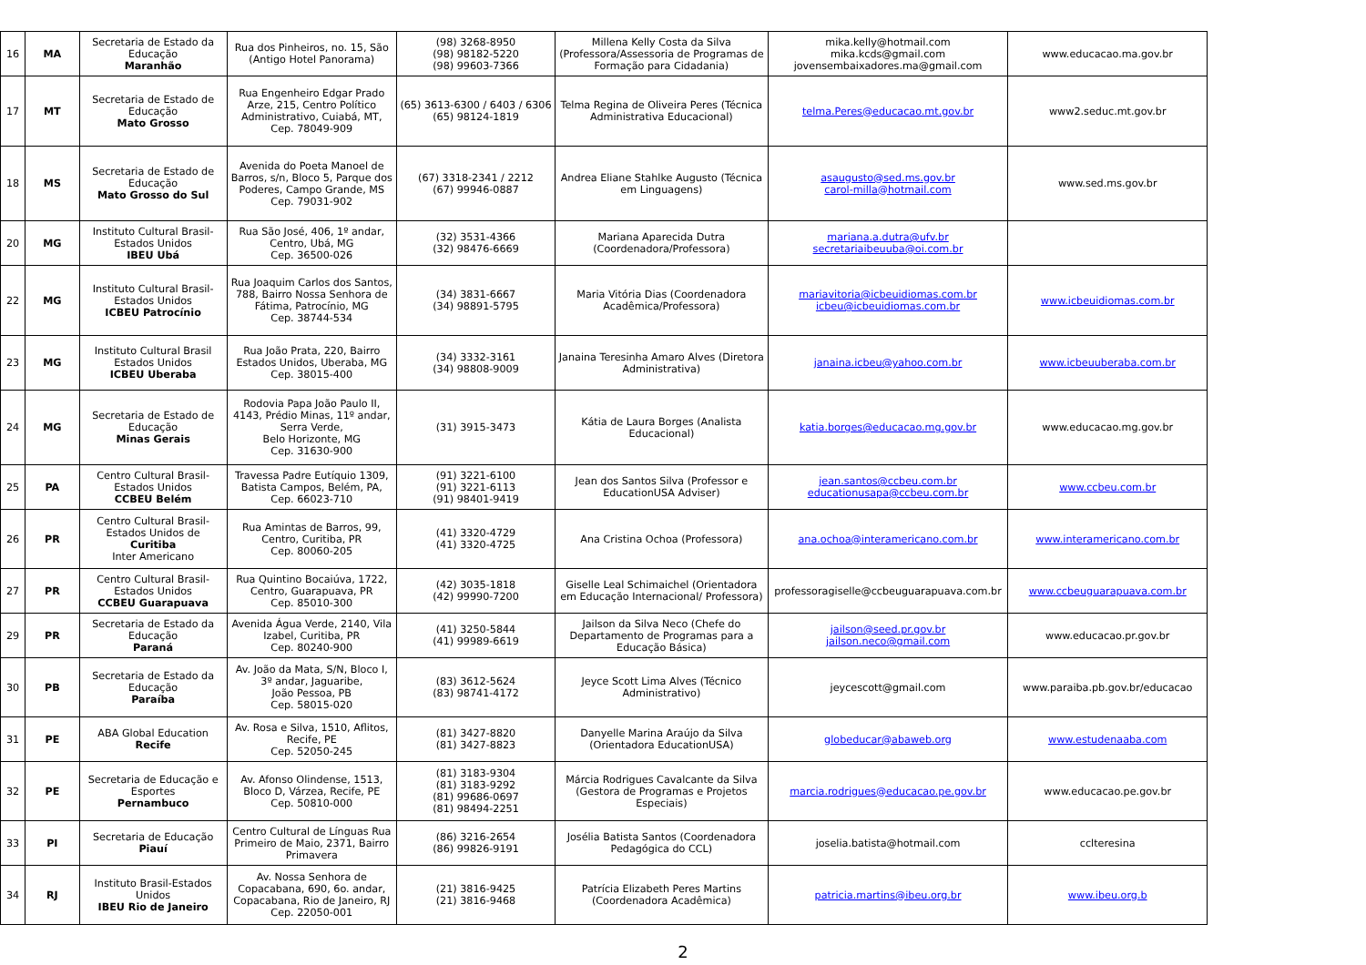| 16 | MA | Secretaria de Estado da Educação Maranhão | Rua dos Pinheiros, no. 15, São (Antigo Hotel Panorama) | (98) 3268-8950 (98) 98182-5220 (98) 99603-7366 | Millena Kelly Costa da Silva (Professora/Assessoria de Programas de Formação para Cidadania) | mika.kelly@hotmail.com mika.kcds@gmail.com jovensembaixadores.ma@gmail.com | www.educacao.ma.gov.br |
| 17 | MT | Secretaria de Estado de Educação Mato Grosso | Rua Engenheiro Edgar Prado Arze, 215, Centro Político Administrativo, Cuiabá, MT, Cep. 78049-909 | (65) 3613-6300 / 6403 / 6306 (65) 98124-1819 | Telma Regina de Oliveira Peres (Técnica Administrativa Educacional) | telma.Peres@educacao.mt.gov.br | www2.seduc.mt.gov.br |
| 18 | MS | Secretaria de Estado de Educação Mato Grosso do Sul | Avenida do Poeta Manoel de Barros, s/n, Bloco 5, Parque dos Poderes, Campo Grande, MS Cep. 79031-902 | (67) 3318-2341 / 2212 (67) 99946-0887 | Andrea Eliane Stahlke Augusto (Técnica em Linguagens) | asaugusto@sed.ms.gov.br carol-milla@hotmail.com | www.sed.ms.gov.br |
| 20 | MG | Instituto Cultural Brasil-Estados Unidos IBEU Ubá | Rua São José, 406, 1º andar, Centro, Ubá, MG Cep. 36500-026 | (32) 3531-4366 (32) 98476-6669 | Mariana Aparecida Dutra (Coordenadora/Professora) | mariana.a.dutra@ufv.br secretariaibeuuba@oi.com.br | |
| 22 | MG | Instituto Cultural Brasil-Estados Unidos ICBEU Patrocínio | Rua Joaquim Carlos dos Santos, 788, Bairro Nossa Senhora de Fátima, Patrocínio, MG Cep. 38744-534 | (34) 3831-6667 (34) 98891-5795 | Maria Vitória Dias (Coordenadora Acadêmica/Professora) | mariavitoria@icbeuidiomas.com.br icbeu@icbeuidiomas.com.br | www.icbeuidiomas.com.br |
| 23 | MG | Instituto Cultural Brasil Estados Unidos ICBEU Uberaba | Rua João Prata, 220, Bairro Estados Unidos, Uberaba, MG Cep. 38015-400 | (34) 3332-3161 (34) 98808-9009 | Janaina Teresinha Amaro Alves (Diretora Administrativa) | janaina.icbeu@yahoo.com.br | www.icbeuuberaba.com.br |
| 24 | MG | Secretaria de Estado de Educação Minas Gerais | Rodovia Papa João Paulo II, 4143, Prédio Minas, 11º andar, Serra Verde, Belo Horizonte, MG Cep. 31630-900 | (31) 3915-3473 | Kátia de Laura Borges (Analista Educacional) | katia.borges@educacao.mg.gov.br | www.educacao.mg.gov.br |
| 25 | PA | Centro Cultural Brasil-Estados Unidos CCBEU Belém | Travessa Padre Eutíquio 1309, Batista Campos, Belém, PA, Cep. 66023-710 | (91) 3221-6100 (91) 3221-6113 (91) 98401-9419 | Jean dos Santos Silva (Professor e EducationUSA Adviser) | jean.santos@ccbeu.com.br educationusapa@ccbeu.com.br | www.ccbeu.com.br |
| 26 | PR | Centro Cultural Brasil-Estados Unidos de Curitiba Inter Americano | Rua Amintas de Barros, 99, Centro, Curitiba, PR Cep. 80060-205 | (41) 3320-4729 (41) 3320-4725 | Ana Cristina Ochoa (Professora) | ana.ochoa@interamericano.com.br | www.interamericano.com.br |
| 27 | PR | Centro Cultural Brasil-Estados Unidos CCBEU Guarapuava | Rua Quintino Bocaiúva, 1722, Centro, Guarapuava, PR Cep. 85010-300 | (42) 3035-1818 (42) 99990-7200 | Giselle Leal Schimaichel (Orientadora em Educação Internacional/ Professora) | professoragiselle@ccbeuguarapuava.com.br | www.ccbeuguarapuava.com.br |
| 29 | PR | Secretaria de Estado da Educação Paraná | Avenida Água Verde, 2140, Vila Izabel, Curitiba, PR Cep. 80240-900 | (41) 3250-5844 (41) 99989-6619 | Jailson da Silva Neco (Chefe do Departamento de Programas para a Educação Básica) | jailson@seed.pr.gov.br jailson.neco@gmail.com | www.educacao.pr.gov.br |
| 30 | PB | Secretaria de Estado da Educação Paraíba | Av. João da Mata, S/N, Bloco I, 3º andar, Jaguaribe, João Pessoa, PB Cep. 58015-020 | (83) 3612-5624 (83) 98741-4172 | Jeyce Scott Lima Alves (Técnico Administrativo) | jeycescott@gmail.com | www.paraiba.pb.gov.br/educacao |
| 31 | PE | ABA Global Education Recife | Av. Rosa e Silva, 1510, Aflitos, Recife, PE Cep. 52050-245 | (81) 3427-8820 (81) 3427-8823 | Danyelle Marina Araújo da Silva (Orientadora EducationUSA) | globeducar@abaweb.org | www.estudenaaba.com |
| 32 | PE | Secretaria de Educação e Esportes Pernambuco | Av. Afonso Olindense, 1513, Bloco D, Várzea, Recife, PE Cep. 50810-000 | (81) 3183-9304 (81) 3183-9292 (81) 99686-0697 (81) 98494-2251 | Márcia Rodrigues Cavalcante da Silva (Gestora de Programas e Projetos Especiais) | marcia.rodrigues@educacao.pe.gov.br | www.educacao.pe.gov.br |
| 33 | PI | Secretaria de Educação Piauí | Centro Cultural de Línguas Rua Primeiro de Maio, 2371, Bairro Primavera | (86) 3216-2654 (86) 99826-9191 | Josélia Batista Santos (Coordenadora Pedagógica do CCL) | joselia.batista@hotmail.com | cclteresina |
| 34 | RJ | Instituto Brasil-Estados Unidos IBEU Rio de Janeiro | Av. Nossa Senhora de Copacabana, 690, 6o. andar, Copacabana, Rio de Janeiro, RJ Cep. 22050-001 | (21) 3816-9425 (21) 3816-9468 | Patrícia Elizabeth Peres Martins (Coordenadora Acadêmica) | patricia.martins@ibeu.org.br | www.ibeu.org.b |
2